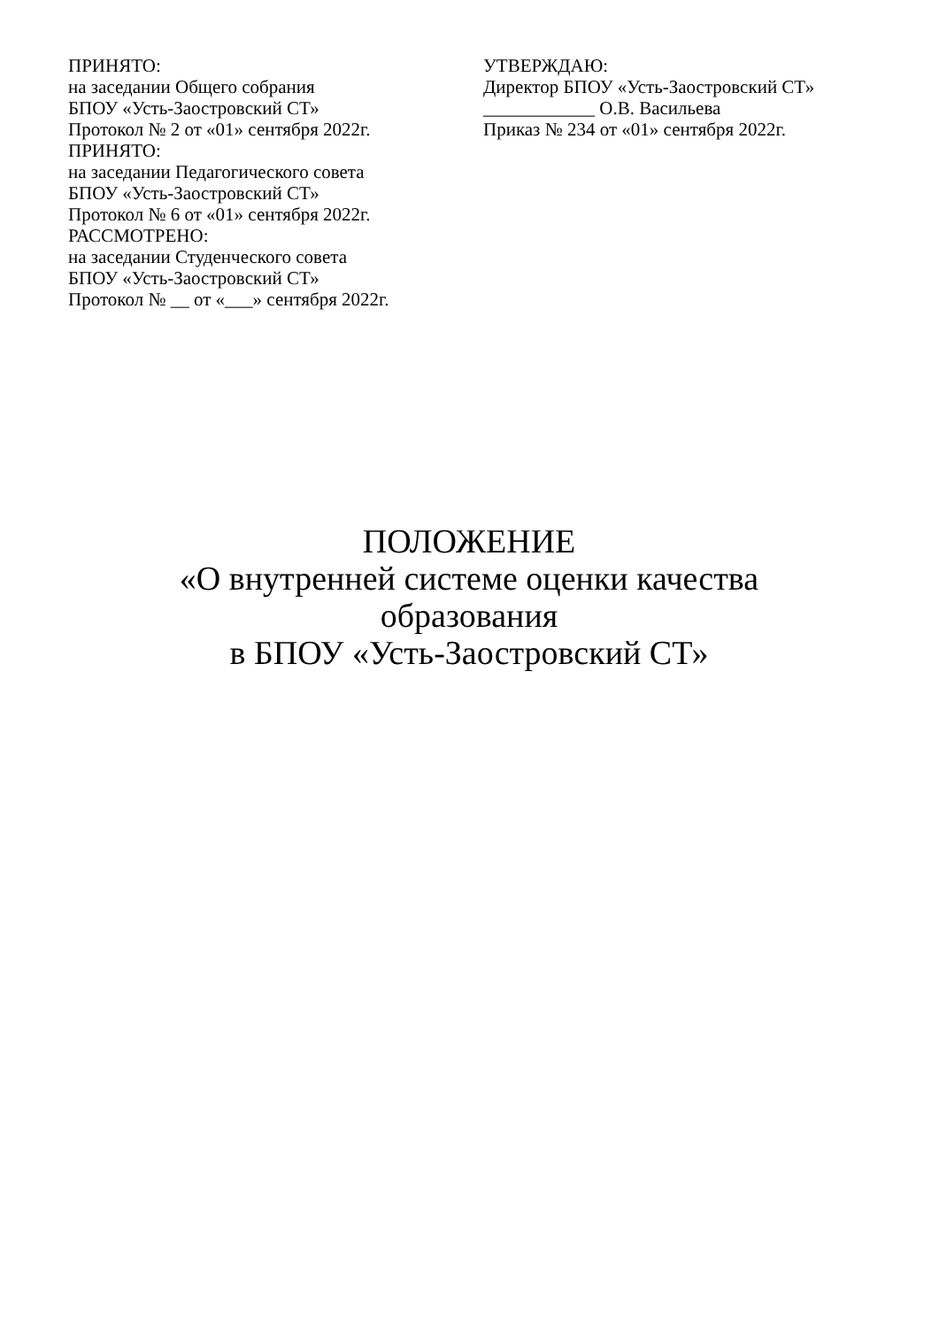ПРИНЯТО:
на заседании Общего собрания
БПОУ «Усть-Заостровский СТ»
Протокол № 2 от «01» сентября 2022г.
ПРИНЯТО:
на заседании Педагогического совета
БПОУ «Усть-Заостровский СТ»
Протокол № 6 от «01» сентября 2022г.
РАССМОТРЕНО:
на заседании Студенческого совета
БПОУ «Усть-Заостровский СТ»
Протокол № __ от «___» сентября 2022г.
УТВЕРЖДАЮ:
Директор БПОУ «Усть-Заостровский СТ»
____________ О.В. Васильева
Приказ № 234 от «01» сентября 2022г.
ПОЛОЖЕНИЕ
«О внутренней системе оценки качества образования
в БПОУ «Усть-Заостровский СТ»